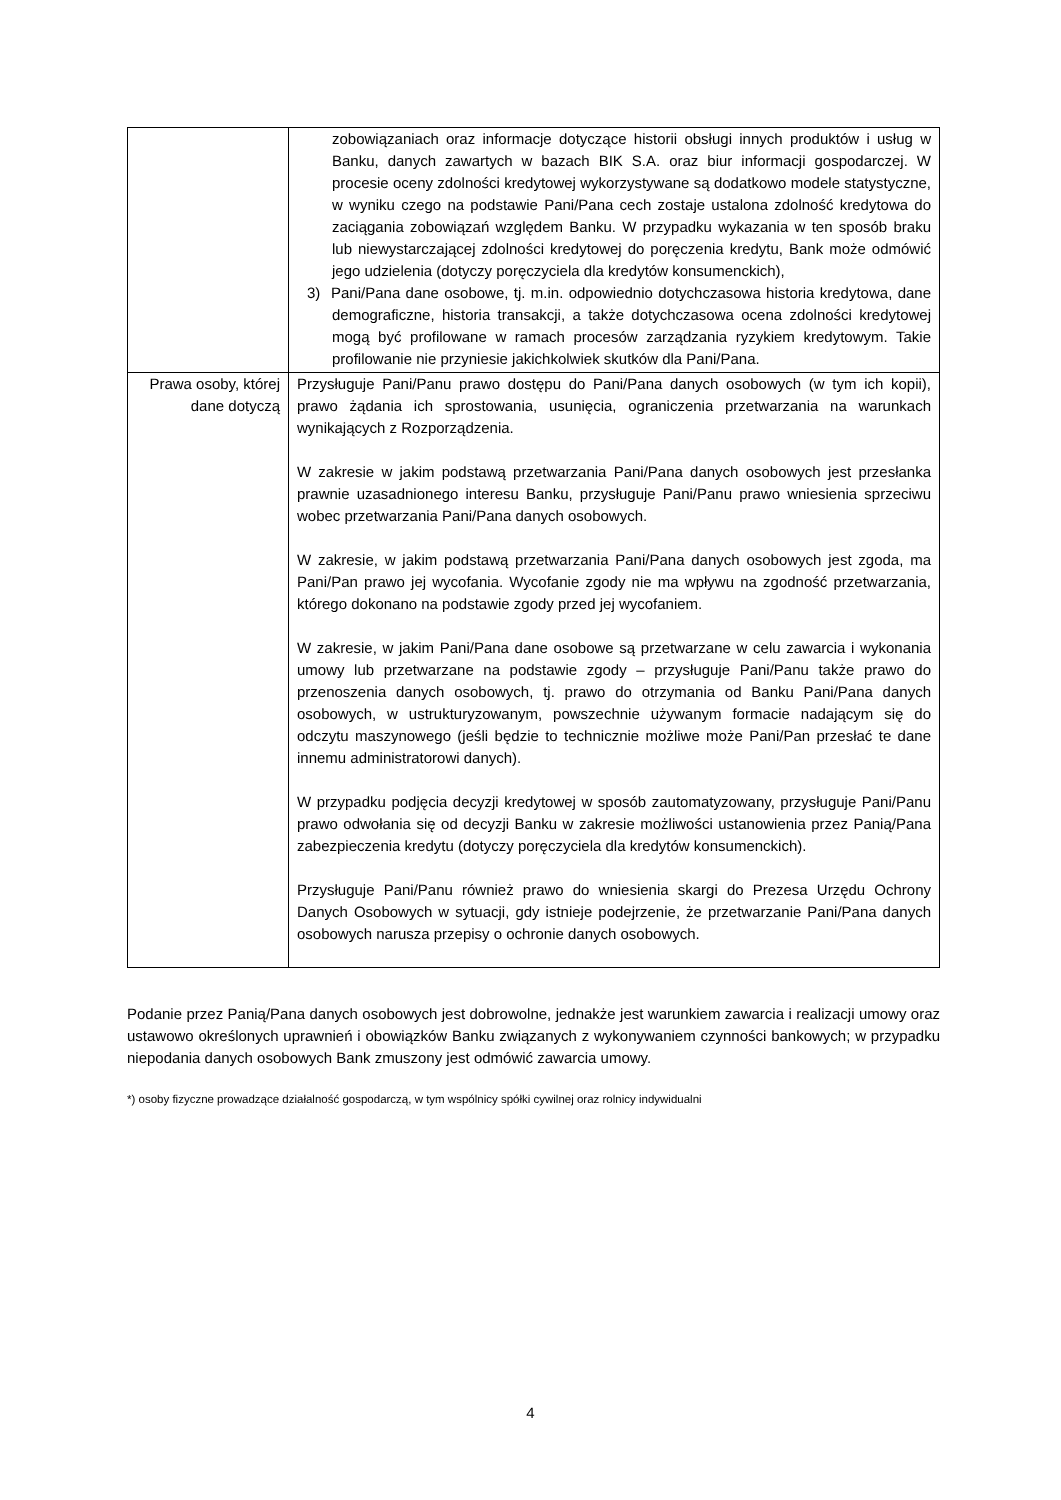| | zobowiązaniach oraz informacje dotyczące historii obsługi innych produktów i usług w Banku, danych zawartych w bazach BIK S.A. oraz biur informacji gospodarczej. W procesie oceny zdolności kredytowej wykorzystywane są dodatkowo modele statystyczne, w wyniku czego na podstawie Pani/Pana cech zostaje ustalona zdolność kredytowa do zaciągania zobowiązań względem Banku. W przypadku wykazania w ten sposób braku lub niewystarczającej zdolności kredytowej do poręczenia kredytu, Bank może odmówić jego udzielenia (dotyczy poręczyciela dla kredytów konsumenckich), 3) Pani/Pana dane osobowe, tj. m.in. odpowiednio dotychczasowa historia kredytowa, dane demograficzne, historia transakcji, a także dotychczasowa ocena zdolności kredytowej mogą być profilowane w ramach procesów zarządzania ryzykiem kredytowym. Takie profilowanie nie przyniesie jakichkolwiek skutków dla Pani/Pana. |
| Prawa osoby, której dane dotyczą | Przysługuje Pani/Panu prawo dostępu do Pani/Pana danych osobowych (w tym ich kopii), prawo żądania ich sprostowania, usunięcia, ograniczenia przetwarzania na warunkach wynikających z Rozporządzenia. W zakresie w jakim podstawą przetwarzania Pani/Pana danych osobowych jest przesłanka prawnie uzasadnionego interesu Banku, przysługuje Pani/Panu prawo wniesienia sprzeciwu wobec przetwarzania Pani/Pana danych osobowych. W zakresie, w jakim podstawą przetwarzania Pani/Pana danych osobowych jest zgoda, ma Pani/Pan prawo jej wycofania. Wycofanie zgody nie ma wpływu na zgodność przetwarzania, którego dokonano na podstawie zgody przed jej wycofaniem. W zakresie, w jakim Pani/Pana dane osobowe są przetwarzane w celu zawarcia i wykonania umowy lub przetwarzane na podstawie zgody – przysługuje Pani/Panu także prawo do przenoszenia danych osobowych, tj. prawo do otrzymania od Banku Pani/Pana danych osobowych, w ustrukturyzowanym, powszechnie używanym formacie nadającym się do odczytu maszynowego (jeśli będzie to technicznie możliwe może Pani/Pan przesłać te dane innemu administratorowi danych). W przypadku podjęcia decyzji kredytowej w sposób zautomatyzowany, przysługuje Pani/Panu prawo odwołania się od decyzji Banku w zakresie możliwości ustanowienia przez Panią/Pana zabezpieczenia kredytu (dotyczy poręczyciela dla kredytów konsumenckich). Przysługuje Pani/Panu również prawo do wniesienia skargi do Prezesa Urzędu Ochrony Danych Osobowych w sytuacji, gdy istnieje podejrzenie, że przetwarzanie Pani/Pana danych osobowych narusza przepisy o ochronie danych osobowych. |
Podanie przez Panią/Pana danych osobowych jest dobrowolne, jednakże jest warunkiem zawarcia i realizacji umowy oraz ustawowo określonych uprawnień i obowiązków Banku związanych z wykonywaniem czynności bankowych; w przypadku niepodania danych osobowych Bank zmuszony jest odmówić zawarcia umowy.
*) osoby fizyczne prowadzące działalność gospodarczą, w tym wspólnicy spółki cywilnej oraz rolnicy indywidualni
4